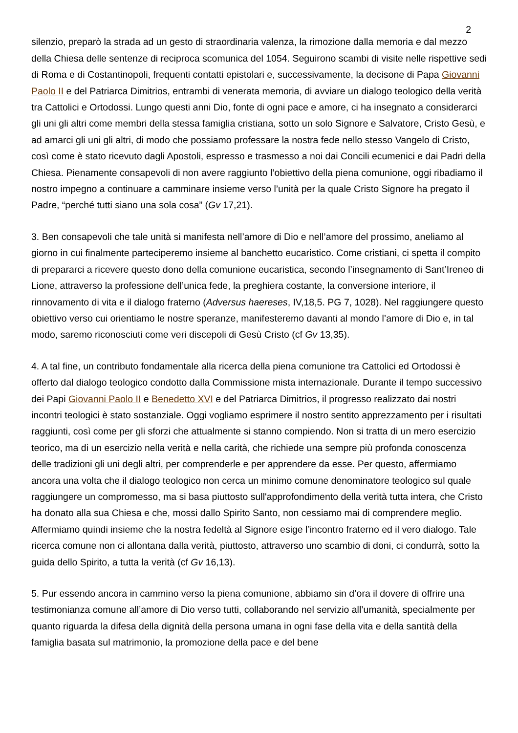2
silenzio, preparò la strada ad un gesto di straordinaria valenza, la rimozione dalla memoria e dal mezzo della Chiesa delle sentenze di reciproca scomunica del 1054. Seguirono scambi di visite nelle rispettive sedi di Roma e di Costantinopoli, frequenti contatti epistolari e, successivamente, la decisone di Papa Giovanni Paolo II e del Patriarca Dimitrios, entrambi di venerata memoria, di avviare un dialogo teologico della verità tra Cattolici e Ortodossi. Lungo questi anni Dio, fonte di ogni pace e amore, ci ha insegnato a considerarci gli uni gli altri come membri della stessa famiglia cristiana, sotto un solo Signore e Salvatore, Cristo Gesù, e ad amarci gli uni gli altri, di modo che possiamo professare la nostra fede nello stesso Vangelo di Cristo, così come è stato ricevuto dagli Apostoli, espresso e trasmesso a noi dai Concili ecumenici e dai Padri della Chiesa. Pienamente consapevoli di non avere raggiunto l’obiettivo della piena comunione, oggi ribadiamo il nostro impegno a continuare a camminare insieme verso l’unità per la quale Cristo Signore ha pregato il Padre, “perché tutti siano una sola cosa” (Gv 17,21).
3. Ben consapevoli che tale unità si manifesta nell’amore di Dio e nell’amore del prossimo, aneliamo al giorno in cui finalmente parteciperemo insieme al banchetto eucaristico. Come cristiani, ci spetta il compito di prepararci a ricevere questo dono della comunione eucaristica, secondo l’insegnamento di Sant’Ireneo di Lione, attraverso la professione dell’unica fede, la preghiera costante, la conversione interiore, il rinnovamento di vita e il dialogo fraterno (Adversus haereses, IV,18,5. PG 7, 1028). Nel raggiungere questo obiettivo verso cui orientiamo le nostre speranze, manifesteremo davanti al mondo l’amore di Dio e, in tal modo, saremo riconosciuti come veri discepoli di Gesù Cristo (cf Gv 13,35).
4. A tal fine, un contributo fondamentale alla ricerca della piena comunione tra Cattolici ed Ortodossi è offerto dal dialogo teologico condotto dalla Commissione mista internazionale. Durante il tempo successivo dei Papi Giovanni Paolo II e Benedetto XVI e del Patriarca Dimitrios, il progresso realizzato dai nostri incontri teologici è stato sostanziale. Oggi vogliamo esprimere il nostro sentito apprezzamento per i risultati raggiunti, così come per gli sforzi che attualmente si stanno compiendo. Non si tratta di un mero esercizio teorico, ma di un esercizio nella verità e nella carità, che richiede una sempre più profonda conoscenza delle tradizioni gli uni degli altri, per comprenderle e per apprendere da esse. Per questo, affermiamo ancora una volta che il dialogo teologico non cerca un minimo comune denominatore teologico sul quale raggiungere un compromesso, ma si basa piuttosto sull'approfondimento della verità tutta intera, che Cristo ha donato alla sua Chiesa e che, mossi dallo Spirito Santo, non cessiamo mai di comprendere meglio. Affermiamo quindi insieme che la nostra fedeltà al Signore esige l’incontro fraterno ed il vero dialogo. Tale ricerca comune non ci allontana dalla verità, piuttosto, attraverso uno scambio di doni, ci condurrà, sotto la guida dello Spirito, a tutta la verità (cf Gv 16,13).
5. Pur essendo ancora in cammino verso la piena comunione, abbiamo sin d’ora il dovere di offrire una testimonianza comune all’amore di Dio verso tutti, collaborando nel servizio all’umanità, specialmente per quanto riguarda la difesa della dignità della persona umana in ogni fase della vita e della santità della famiglia basata sul matrimonio, la promozione della pace e del bene